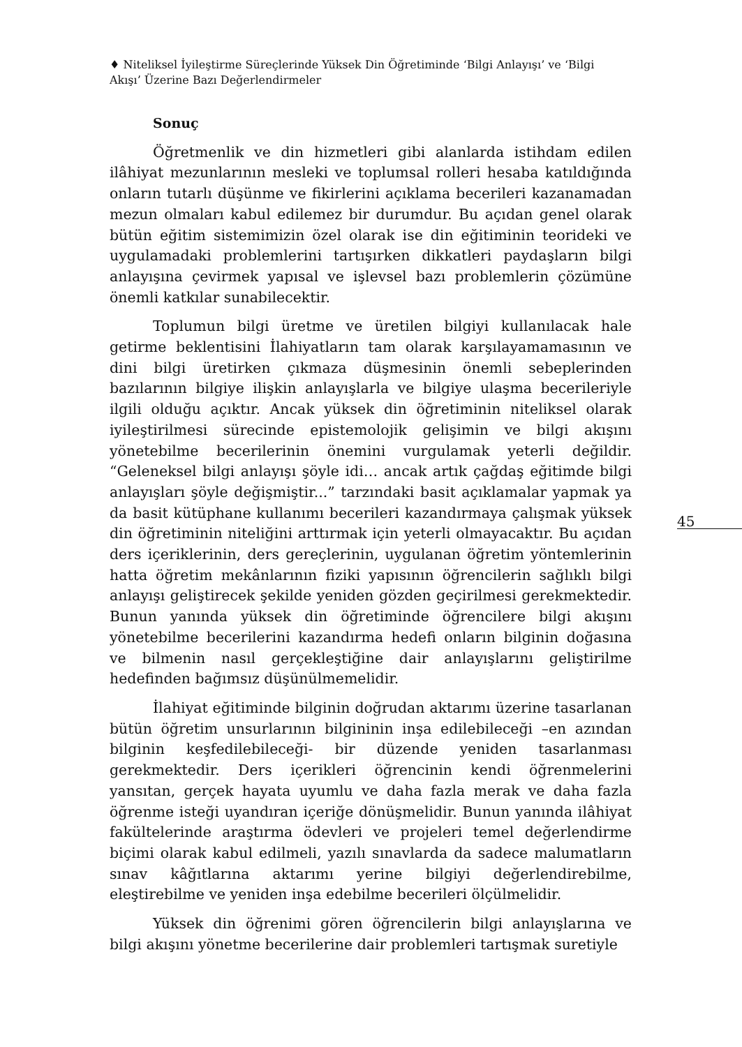♦ Niteliksel İyileştirme Süreçlerinde Yüksek Din Öğretiminde ‘Bilgi Anlayışı’ ve ‘Bilgi Akışı’ Üzerine Bazı Değerlendirmeler
Sonuç
Öğretmenlik ve din hizmetleri gibi alanlarda istihdam edilen ilâhiyat mezunlarının mesleki ve toplumsal rolleri hesaba katıldığında onların tutarlı düşünme ve fikirlerini açıklama becerileri kazanamadan mezun olmaları kabul edilemez bir durumdur. Bu açıdan genel olarak bütün eğitim sistemimizin özel olarak ise din eğitiminin teorideki ve uygulamadaki problemlerini tartışırken dikkatleri paydaşların bilgi anlayışına çevirmek yapısal ve işlevsel bazı problemlerin çözümüne önemli katkılar sunabilecektir.
Toplumun bilgi üretme ve üretilen bilgiyi kullanılacak hale getirme beklentisini İlahiyatların tam olarak karşılayamamasının ve dini bilgi üretirken çıkmaza düşmesinin önemli sebeplerinden bazılarının bilgiye ilişkin anlayışlarla ve bilgiye ulaşma becerileriyle ilgili olduğu açıktır. Ancak yüksek din öğretiminin niteliksel olarak iyileştirilmesi sürecinde epistemolojik gelişimin ve bilgi akışını yönetebilme becerilerinin önemini vurgulamak yeterli değildir. “Geleneksel bilgi anlayışı şöyle idi… ancak artık çağdaş eğitimde bilgi anlayışları şöyle değişmiştir...” tarzındaki basit açıklamalar yapmak ya da basit kütüphane kullanımı becerileri kazandırmaya çalışmak yüksek din öğretiminin niteliğini arttırmak için yeterli olmayacaktır. Bu açıdan ders içeriklerinin, ders gereçlerinin, uygulanan öğretim yöntemlerinin hatta öğretim mekânlarının fiziki yapısının öğrencilerin sağlıklı bilgi anlayışı geliştirecek şekilde yeniden gözden geçirilmesi gerekmektedir. Bunun yanında yüksek din öğretiminde öğrencilere bilgi akışını yönetebilme becerilerini kazandırma hedefi onların bilginin doğasına ve bilmenin nasıl gerçekleştiğine dair anlayışlarını geliştirilme hedefinden bağımsız düşünülmemelidir.
İlahiyat eğitiminde bilginin doğrudan aktarımı üzerine tasarlanan bütün öğretim unsurlarının bilgininin inşa edilebileceği –en azından bilginin keşfedilebileceği- bir düzende yeniden tasarlanması gerekmektedir. Ders içerikleri öğrencinin kendi öğrenmelerini yansıtan, gerçek hayata uyumlu ve daha fazla merak ve daha fazla öğrenme isteği uyandıran içeriğe dönüşmelidir. Bunun yanında ilâhiyat fakültelerinde araştırma ödevleri ve projeleri temel değerlendirme biçimi olarak kabul edilmeli, yazılı sınavlarda da sadece malumatların sınav kâğıtlarına aktarımı yerine bilgiyi değerlendirebilme, eleştirebilme ve yeniden inşa edebilme becerileri ölçülmelidir.
Yüksek din öğrenimi gören öğrencilerin bilgi anlayışlarına ve bilgi akışını yönetme becerilerine dair problemleri tartışmak suretiyle
45